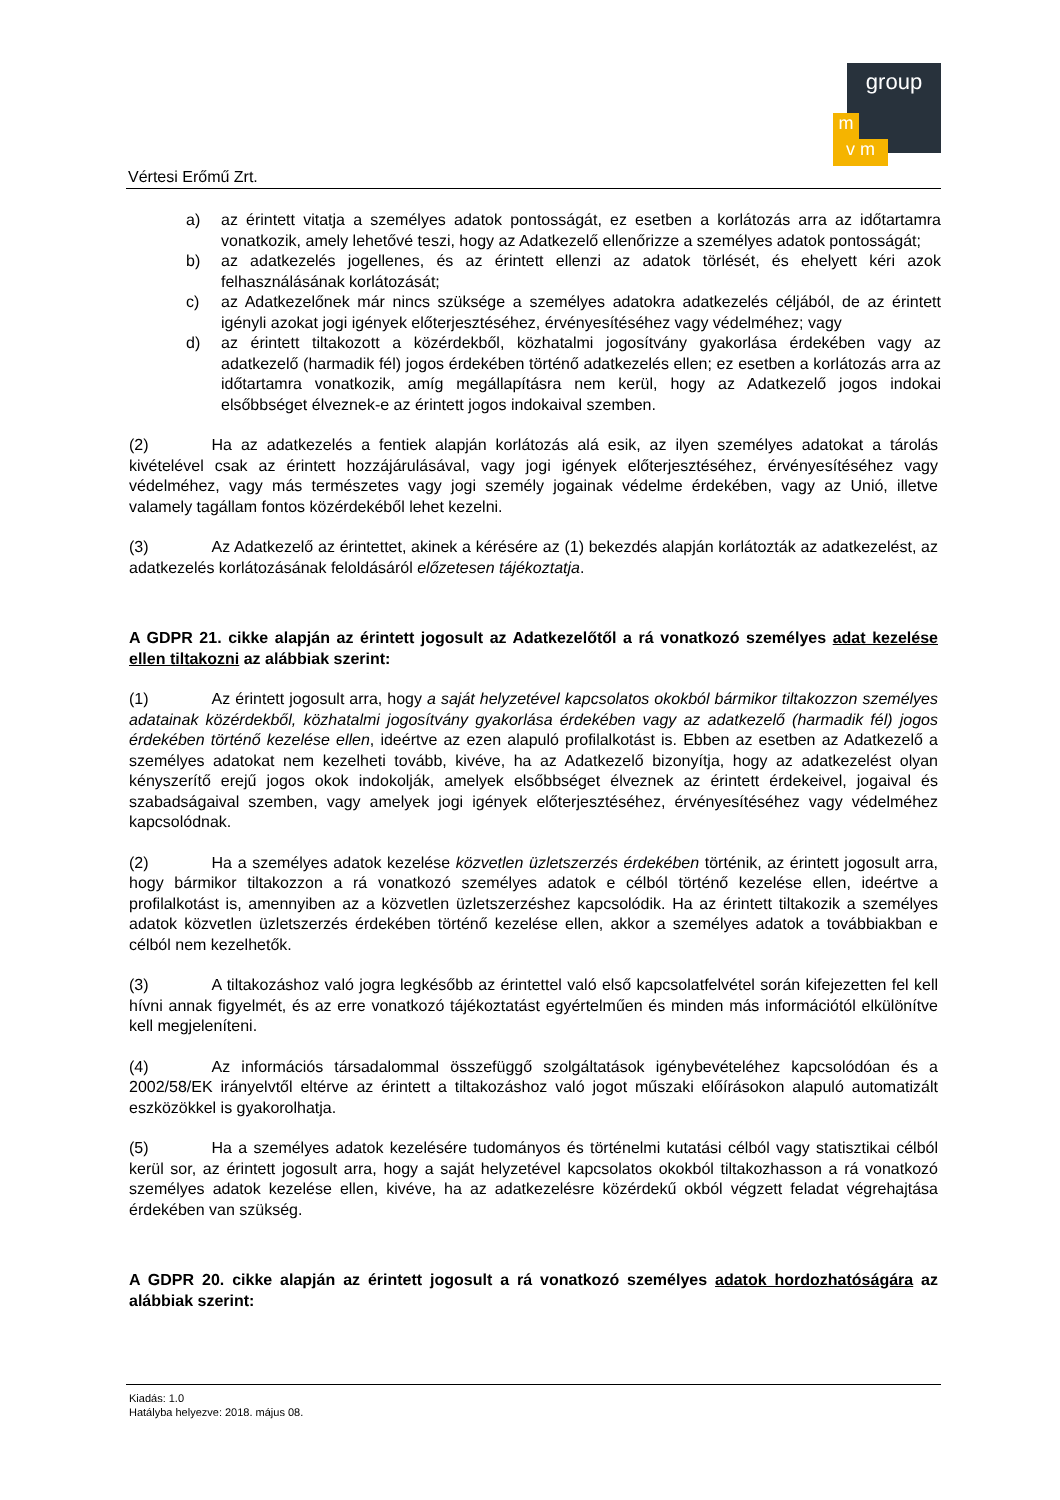Vértesi Erőmű Zrt.
group
m
v m
a) az érintett vitatja a személyes adatok pontosságát, ez esetben a korlátozás arra az időtartamra vonatkozik, amely lehetővé teszi, hogy az Adatkezelő ellenőrizze a személyes adatok pontosságát;
b) az adatkezelés jogellenes, és az érintett ellenzi az adatok törlését, és ehelyett kéri azok felhasználásának korlátozását;
c) az Adatkezelőnek már nincs szüksége a személyes adatokra adatkezelés céljából, de az érintett igényli azokat jogi igények előterjesztéséhez, érvényesítéséhez vagy védelméhez; vagy
d) az érintett tiltakozott a közérdekből, közhatalmi jogosítvány gyakorlása érdekében vagy az adatkezelő (harmadik fél) jogos érdekében történő adatkezelés ellen; ez esetben a korlátozás arra az időtartamra vonatkozik, amíg megállapításra nem kerül, hogy az Adatkezelő jogos indokai elsőbbséget élveznek-e az érintett jogos indokaival szemben.
(2) Ha az adatkezelés a fentiek alapján korlátozás alá esik, az ilyen személyes adatokat a tárolás kivételével csak az érintett hozzájárulásával, vagy jogi igények előterjesztéséhez, érvényesítéséhez vagy védelméhez, vagy más természetes vagy jogi személy jogainak védelme érdekében, vagy az Unió, illetve valamely tagállam fontos közérdekéből lehet kezelni.
(3) Az Adatkezelő az érintettet, akinek a kérésére az (1) bekezdés alapján korlátozták az adatkezelést, az adatkezelés korlátozásának feloldásáról előzetesen tájékoztatja.
A GDPR 21. cikke alapján az érintett jogosult az Adatkezelőtől a rá vonatkozó személyes adat kezelése ellen tiltakozni az alábbiak szerint:
(1) Az érintett jogosult arra, hogy a saját helyzetével kapcsolatos okokból bármikor tiltakozzon személyes adatainak közérdekből, közhatalmi jogosítvány gyakorlása érdekében vagy az adatkezelő (harmadik fél) jogos érdekében történő kezelése ellen, ideértve az ezen alapuló profilalkotást is. Ebben az esetben az Adatkezelő a személyes adatokat nem kezelheti tovább, kivéve, ha az Adatkezelő bizonyítja, hogy az adatkezelést olyan kényszerítő erejű jogos okok indokolják, amelyek elsőbbséget élveznek az érintett érdekeivel, jogaival és szabadságaival szemben, vagy amelyek jogi igények előterjesztéséhez, érvényesítéséhez vagy védelméhez kapcsolódnak.
(2) Ha a személyes adatok kezelése közvetlen üzletszerzés érdekében történik, az érintett jogosult arra, hogy bármikor tiltakozzon a rá vonatkozó személyes adatok e célból történő kezelése ellen, ideértve a profilalkotást is, amennyiben az a közvetlen üzletszerzéshez kapcsolódik. Ha az érintett tiltakozik a személyes adatok közvetlen üzletszerzés érdekében történő kezelése ellen, akkor a személyes adatok a továbbiakban e célból nem kezelhetők.
(3) A tiltakozáshoz való jogra legkésőbb az érintettel való első kapcsolatfelvétel során kifejezetten fel kell hívni annak figyelmét, és az erre vonatkozó tájékoztatást egyértelműen és minden más információtól elkülönítve kell megjeleníteni.
(4) Az információs társadalommal összefüggő szolgáltatások igénybevételéhez kapcsolódóan és a 2002/58/EK irányelvtől eltérve az érintett a tiltakozáshoz való jogot műszaki előírásokon alapuló automatizált eszközökkel is gyakorolhatja.
(5) Ha a személyes adatok kezelésére tudományos és történelmi kutatási célból vagy statisztikai célból kerül sor, az érintett jogosult arra, hogy a saját helyzetével kapcsolatos okokból tiltakozhasson a rá vonatkozó személyes adatok kezelése ellen, kivéve, ha az adatkezelésre közérdekű okból végzett feladat végrehajtása érdekében van szükség.
A GDPR 20. cikke alapján az érintett jogosult a rá vonatkozó személyes adatok hordozhatóságára az alábbiak szerint:
Kiadás: 1.0
Hatályba helyezve: 2018. május 08.